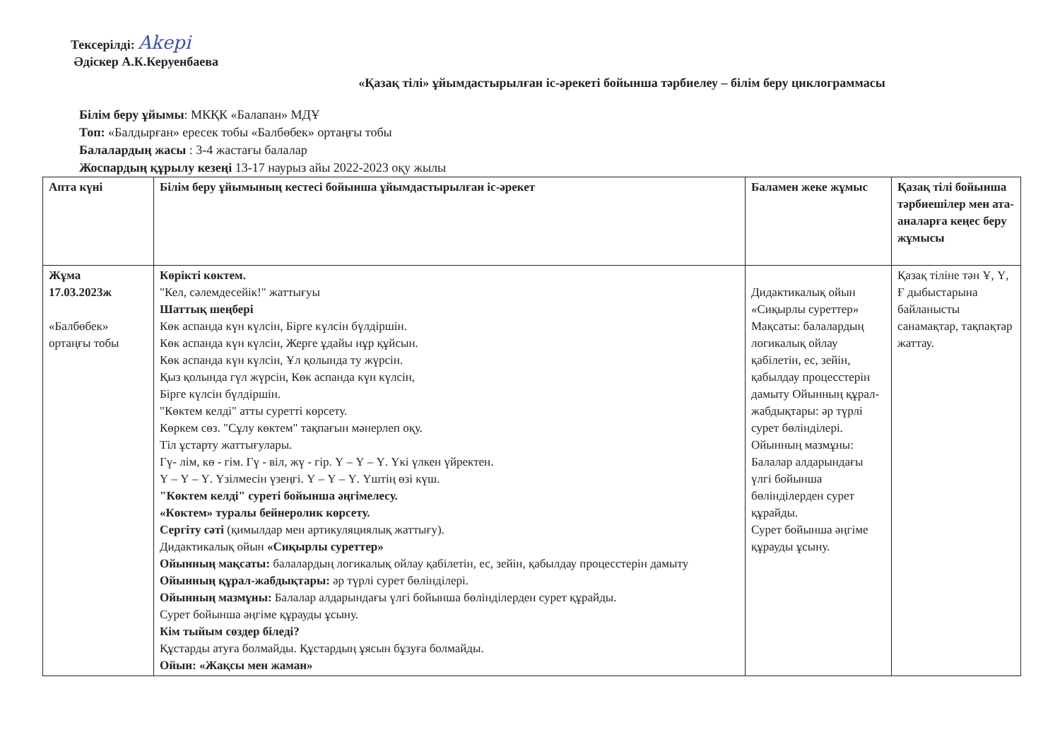Тексерілді: Akepi
Әдіскер А.К.Керуенбаева
«Қазақ тілі» ұйымдастырылған іс-әрекеті бойынша тәрбиелеу – білім беру циклограммасы
Білім беру ұйымы: МКҚК «Балапан» МДҰ
Топ: «Балдырған» ересек тобы «Балбөбек» ортаңғы тобы
Балалардың жасы : 3-4 жастағы балалар
Жоспардың құрылу кезеңі 13-17 наурыз айы 2022-2023 оқу жылы
| Апта күні | Білім беру ұйымының кестесі бойынша ұйымдастырылған іс-әрекет | Баламен жеке жұмыс | Қазақ тілі бойынша тәрбиешілер мен ата-аналарға кеңес беру жұмысы |
| --- | --- | --- | --- |
| Жұма 17.03.2023ж «Балбөбек» ортаңғы тобы | Көрікті көктем. "Кел, сәлемдесейік!" жаттығуы Шаттық шеңбері Көк аспанда күн күлсін, Бірге күлсін бүлдіршін. Көк аспанда күн күлсін, Жерге ұдайы нұр құйсын. Көк аспанда күн күлсін, Ұл қолында ту жүрсін. Қыз қолында гүл жүрсін, Көк аспанда күн күлсін, Бірге күлсін бүлдіршін. "Көктем келді" атты суретті көрсету. Көркем сөз. "Сұлу көктем" тақпағын мәнерлеп оқу. Тіл ұстарту жаттығулары. Гү- лім, кө - гім. Гү - віл, жү - гір. Ү – Ү – Ү. Үкі үлкен үйректен. Ү – Ү – Ү. Үзілмесін үзеңгі. Ү – Ү – Ү. Үштің өзі күш. "Көктем келді" суреті бойынша әңгімелесу. «Көктем» туралы бейнеролик көрсету. Сергіту сәті (қимылдар мен артикуляциялық жаттығу). Дидактикалық ойын «Сиқырлы суреттер» Ойынның мақсаты: балалардың логикалық ойлау қабілетін, ес, зейін, қабылдау процесстерін дамыту Ойынның құрал-жабдықтары: әр түрлі сурет бөлінділері. Ойынның мазмұны: Балалар алдарындағы үлгі бойынша бөлінділерден сурет құрайды. Сурет бойынша әңгіме құрауды ұсыну. Кім тыйым сөздер біледі? Құстарды атуға болмайды. Құстардың ұясын бұзуға болмайды. Ойын: «Жақсы мен жаман» | Дидактикалық ойын «Сиқырлы суреттер» Мақсаты: балалардың логикалық ойлау қабілетін, ес, зейін, қабылдау процесстерін дамыту Ойынның құрал-жабдықтары: әр түрлі сурет бөлінділері. Ойынның мазмұны: Балалар алдарындағы үлгі бойынша бөлінділерден сурет құрайды. Сурет бойынша әңгіме құрауды ұсыну. | Қазақ тіліне тән Ұ, Ү, Ғ дыбыстарына байланысты санамақтар, тақпақтар жаттау. |